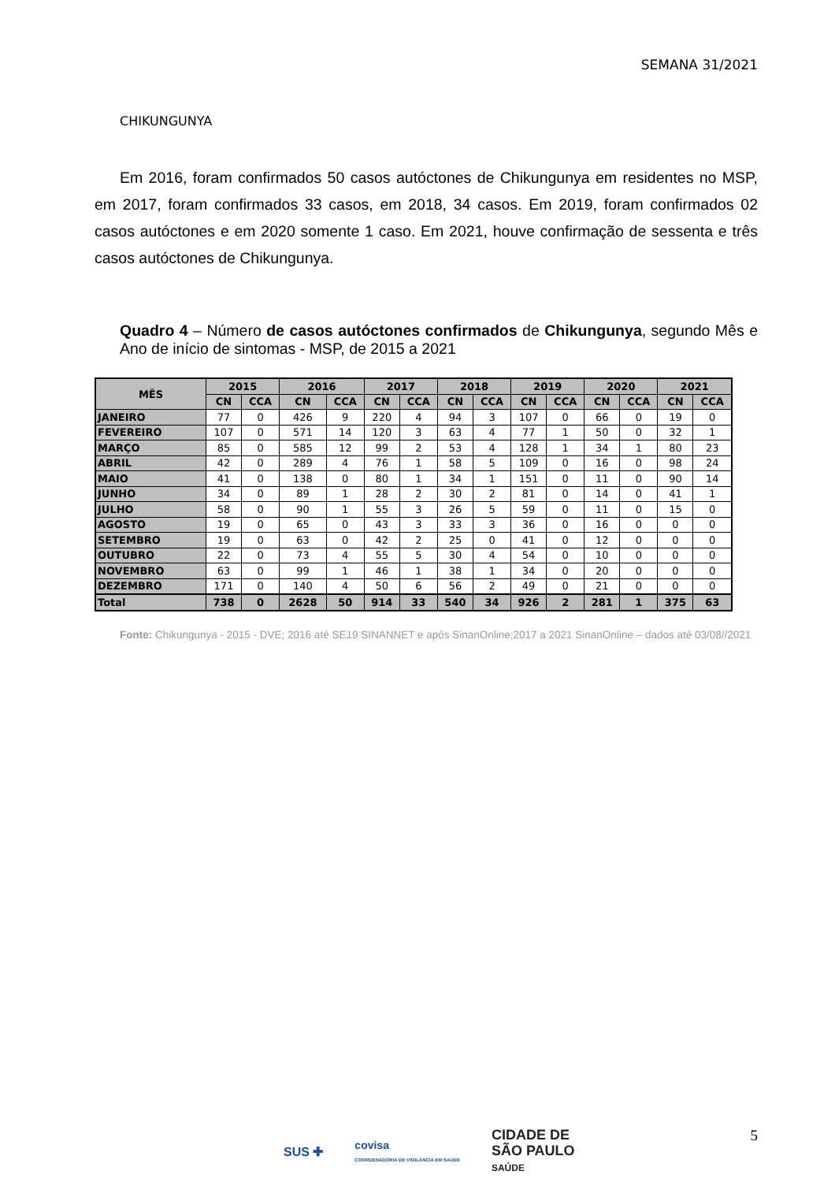SEMANA 31/2021
CHIKUNGUNYA
Em 2016, foram confirmados 50 casos autóctones de Chikungunya em residentes no MSP, em 2017, foram confirmados 33 casos, em 2018, 34 casos. Em 2019, foram confirmados 02 casos autóctones e em 2020 somente 1 caso. Em 2021, houve confirmação de sessenta e três casos autóctones de Chikungunya.
Quadro 4 – Número de casos autóctones confirmados de Chikungunya, segundo Mês e Ano de início de sintomas - MSP, de 2015 a 2021
| MÊS | 2015 | | 2016 | | 2017 | | 2018 | | 2019 | | 2020 | | 2021 | |
| --- | --- | --- | --- | --- | --- | --- | --- | --- | --- | --- | --- | --- | --- | --- |
| | CN | CCA | CN | CCA | CN | CCA | CN | CCA | CN | CCA | CN | CCA | CN | CCA |
| JANEIRO | 77 | 0 | 426 | 9 | 220 | 4 | 94 | 3 | 107 | 0 | 66 | 0 | 19 | 0 |
| FEVEREIRO | 107 | 0 | 571 | 14 | 120 | 3 | 63 | 4 | 77 | 1 | 50 | 0 | 32 | 1 |
| MARÇO | 85 | 0 | 585 | 12 | 99 | 2 | 53 | 4 | 128 | 1 | 34 | 1 | 80 | 23 |
| ABRIL | 42 | 0 | 289 | 4 | 76 | 1 | 58 | 5 | 109 | 0 | 16 | 0 | 98 | 24 |
| MAIO | 41 | 0 | 138 | 0 | 80 | 1 | 34 | 1 | 151 | 0 | 11 | 0 | 90 | 14 |
| JUNHO | 34 | 0 | 89 | 1 | 28 | 2 | 30 | 2 | 81 | 0 | 14 | 0 | 41 | 1 |
| JULHO | 58 | 0 | 90 | 1 | 55 | 3 | 26 | 5 | 59 | 0 | 11 | 0 | 15 | 0 |
| AGOSTO | 19 | 0 | 65 | 0 | 43 | 3 | 33 | 3 | 36 | 0 | 16 | 0 | 0 | 0 |
| SETEMBRO | 19 | 0 | 63 | 0 | 42 | 2 | 25 | 0 | 41 | 0 | 12 | 0 | 0 | 0 |
| OUTUBRO | 22 | 0 | 73 | 4 | 55 | 5 | 30 | 4 | 54 | 0 | 10 | 0 | 0 | 0 |
| NOVEMBRO | 63 | 0 | 99 | 1 | 46 | 1 | 38 | 1 | 34 | 0 | 20 | 0 | 0 | 0 |
| DEZEMBRO | 171 | 0 | 140 | 4 | 50 | 6 | 56 | 2 | 49 | 0 | 21 | 0 | 0 | 0 |
| Total | 738 | 0 | 2628 | 50 | 914 | 33 | 540 | 34 | 926 | 2 | 281 | 1 | 375 | 63 |
Fonte: Chikungunya - 2015 - DVE; 2016 até SE19 SINANNET e após SinanOnline;2017 a 2021 SinanOnline – dados até 03/08//2021
5
SUS ✚ covisa
COORDENADORIA DE VIGILÂNCIA EM SAÚDE CIDADE DE
SÃO PAULO
SAÚDE